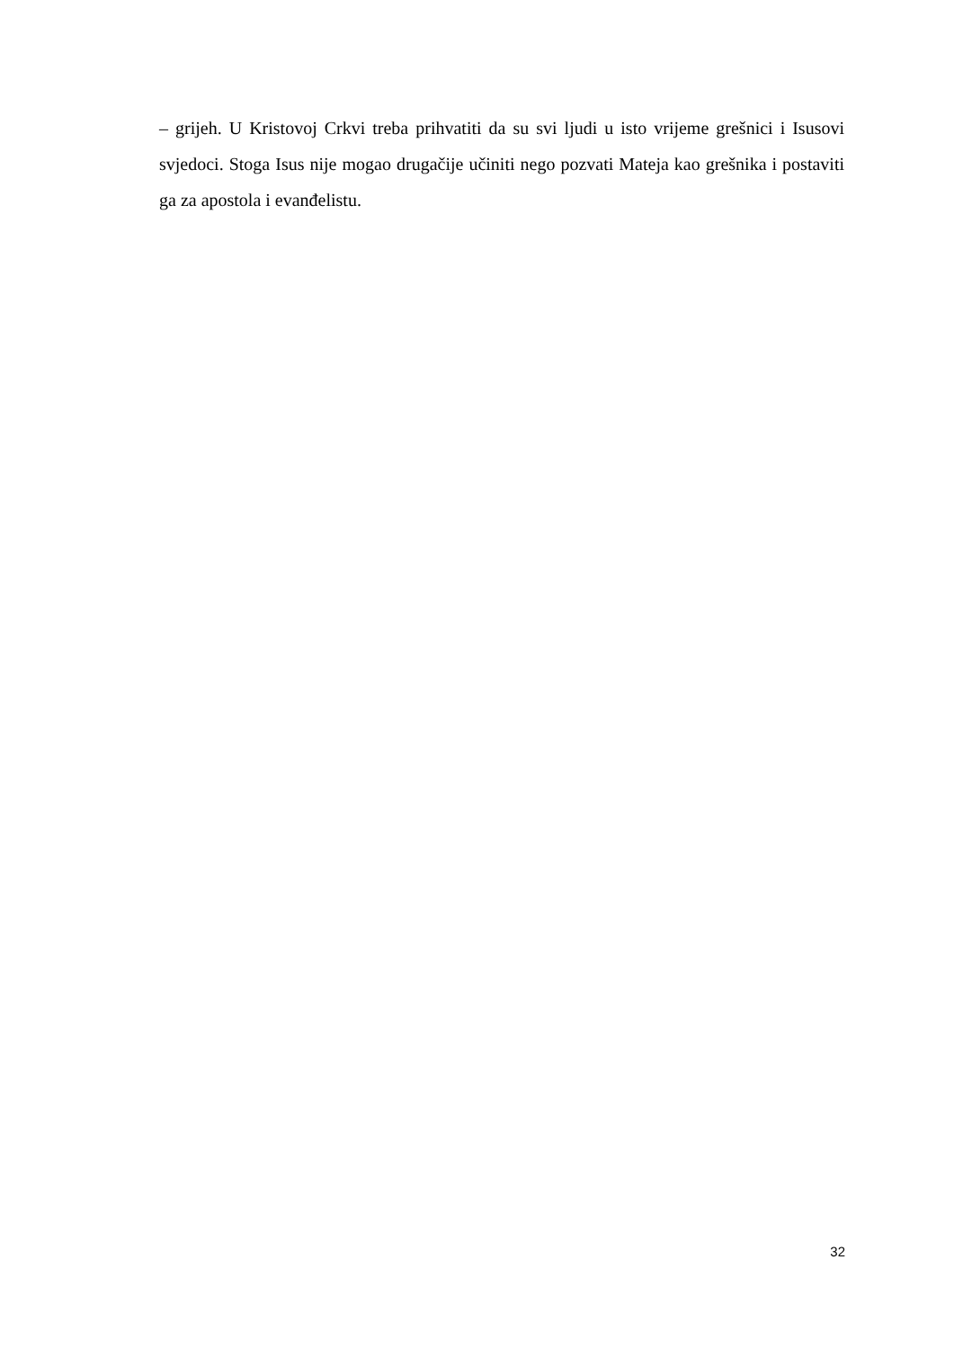– grijeh. U Kristovoj Crkvi treba prihvatiti da su svi ljudi u isto vrijeme grešnici i Isusovi svjedoci. Stoga Isus nije mogao drugačije učiniti nego pozvati Mateja kao grešnika i postaviti ga za apostola i evanđelistu.
32